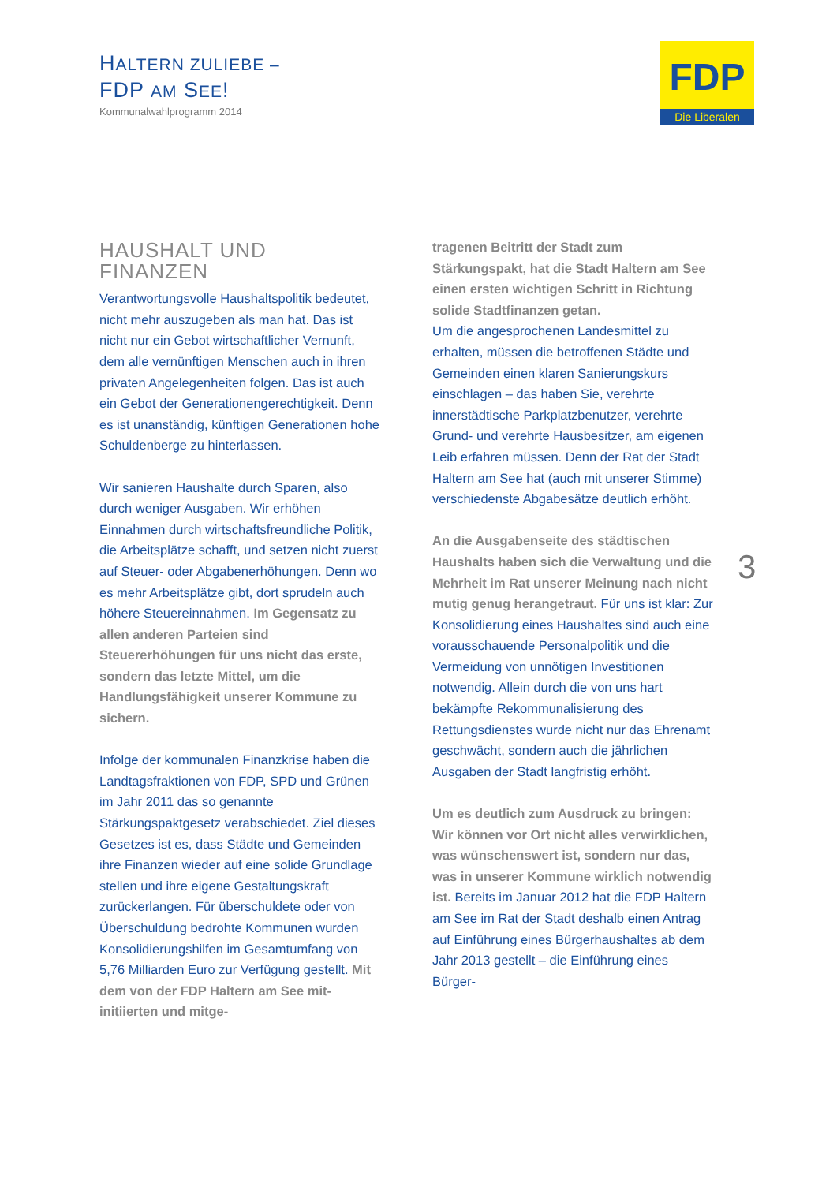HALTERN ZULIEBE –
FDP AM SEE!
Kommunalwahlprogramm 2014
FDP
Die Liberalen
HAUSHALT UND FINANZEN
Verantwortungsvolle Haushaltspolitik bedeutet, nicht mehr auszugeben als man hat. Das ist nicht nur ein Gebot wirtschaftlicher Vernunft, dem alle vernünftigen Menschen auch in ihren privaten Angelegenheiten folgen. Das ist auch ein Gebot der Generationengerechtigkeit. Denn es ist unanständig, künftigen Generationen hohe Schuldenberge zu hinterlassen.
Wir sanieren Haushalte durch Sparen, also durch weniger Ausgaben. Wir erhöhen Einnahmen durch wirtschaftsfreundliche Politik, die Arbeitsplätze schafft, und setzen nicht zuerst auf Steuer- oder Abgabenerhöhungen. Denn wo es mehr Arbeitsplätze gibt, dort sprudeln auch höhere Steuereinnahmen. Im Gegensatz zu allen anderen Parteien sind Steuererhöhungen für uns nicht das erste, sondern das letzte Mittel, um die Handlungsfähigkeit unserer Kommune zu sichern.
Infolge der kommunalen Finanzkrise haben die Landtagsfraktionen von FDP, SPD und Grünen im Jahr 2011 das so genannte Stärkungspaktgesetz verabschiedet. Ziel dieses Gesetzes ist es, dass Städte und Gemeinden ihre Finanzen wieder auf eine solide Grundlage stellen und ihre eigene Gestaltungskraft zurückerlangen. Für überschuldete oder von Überschuldung bedrohte Kommunen wurden Konsolidierungshilfen im Gesamtumfang von 5,76 Milliarden Euro zur Verfügung gestellt. Mit dem von der FDP Haltern am See mit-initiierten und mitge-
tragenen Beitritt der Stadt zum Stärkungspakt, hat die Stadt Haltern am See einen ersten wichtigen Schritt in Richtung solide Stadtfinanzen getan.
Um die angesprochenen Landesmittel zu erhalten, müssen die betroffenen Städte und Gemeinden einen klaren Sanierungskurs einschlagen – das haben Sie, verehrte innerstädtische Parkplatzbenutzer, verehrte Grund- und verehrte Hausbesitzer, am eigenen Leib erfahren müssen. Denn der Rat der Stadt Haltern am See hat (auch mit unserer Stimme) verschiedenste Abgabesätze deutlich erhöht.
An die Ausgabenseite des städtischen Haushalts haben sich die Verwaltung und die Mehrheit im Rat unserer Meinung nach nicht mutig genug herangetraut. Für uns ist klar: Zur Konsolidierung eines Haushaltes sind auch eine vorausschauende Personalpolitik und die Vermeidung von unnötigen Investitionen notwendig. Allein durch die von uns hart bekämpfte Rekommunalisierung des Rettungsdienstes wurde nicht nur das Ehrenamt geschwächt, sondern auch die jährlichen Ausgaben der Stadt langfristig erhöht.
Um es deutlich zum Ausdruck zu bringen: Wir können vor Ort nicht alles verwirklichen, was wünschenswert ist, sondern nur das, was in unserer Kommune wirklich notwendig ist. Bereits im Januar 2012 hat die FDP Haltern am See im Rat der Stadt deshalb einen Antrag auf Einführung eines Bürgerhaushaltes ab dem Jahr 2013 gestellt – die Einführung eines Bürger-
3